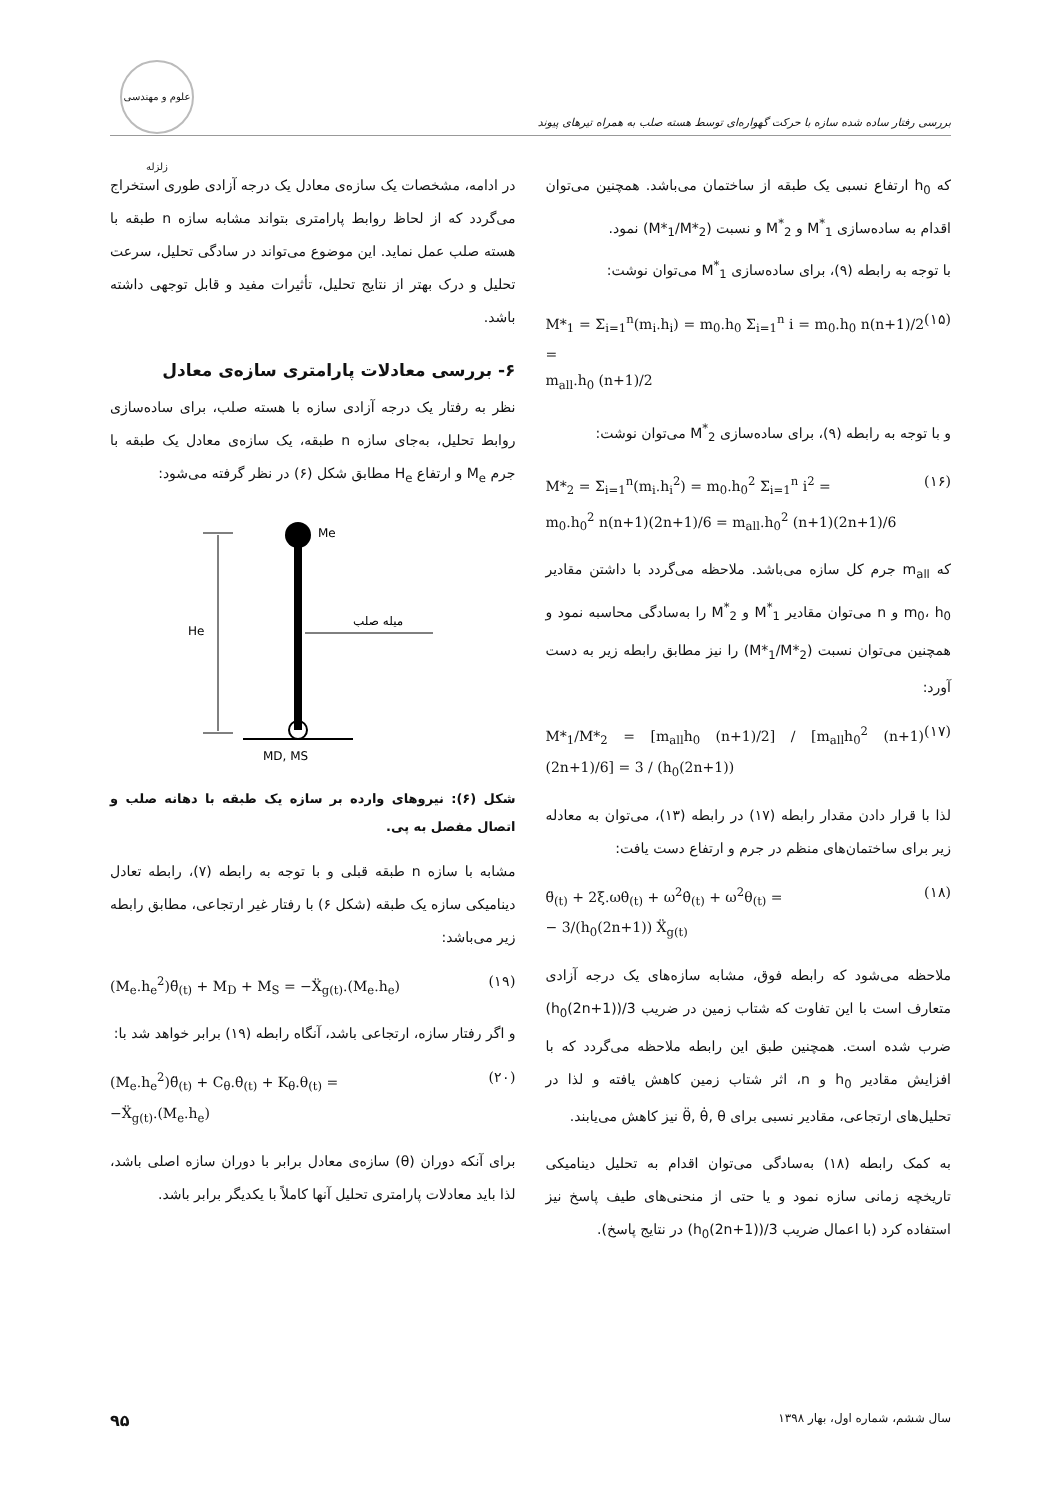بررسی رفتار ساده شده سازه با حرکت گهواره‌ای توسط هسته صلب به همراه تیرهای پیوند
علوم و مهندسی زلزله
که h<sub>0</sub> ارتفاع نسبی یک طبقه از ساختمان می‌باشد. همچنین می‌توان اقدام به ساده‌سازی M<sup>*</sup><sub>1</sub> و M<sup>*</sup><sub>2</sub> و نسبت (M*<sub>1</sub>/M*<sub>2</sub>) نمود.
با توجه به رابطه (۹)، برای ساده‌سازی M<sup>*</sup><sub>1</sub> می‌توان نوشت:
M*<sub>1</sub> = Σ<sub>i=1</sub><sup>n</sup>(m<sub>i</sub>.h<sub>i</sub>) = m<sub>0</sub>.h<sub>0</sub> Σ<sub>i=1</sub><sup>n</sup> i = m<sub>0</sub>.h<sub>0</sub> n(n+1)/2 =
m<sub>all</sub>.h<sub>0</sub> (n+1)/2 (۱۵)
و با توجه به رابطه (۹)، برای ساده‌سازی M<sup>*</sup><sub>2</sub> می‌توان نوشت:
M*<sub>2</sub> = Σ<sub>i=1</sub><sup>n</sup>(m<sub>i</sub>.h<sub>i</sub><sup>2</sup>) = m<sub>0</sub>.h<sub>0</sub><sup>2</sup> Σ<sub>i=1</sub><sup>n</sup> i<sup>2</sup> =
m<sub>0</sub>.h<sub>0</sub><sup>2</sup> n(n+1)(2n+1)/6 = m<sub>all</sub>.h<sub>0</sub><sup>2</sup> (n+1)(2n+1)/6 (۱۶)
که m<sub>all</sub> جرم کل سازه می‌باشد. ملاحظه می‌گردد با داشتن مقادیر m<sub>0</sub>، h<sub>0</sub> و n می‌توان مقادیر M<sup>*</sup><sub>1</sub> و M<sup>*</sup><sub>2</sub> را به‌سادگی محاسبه نمود و همچنین می‌توان نسبت (M*<sub>1</sub>/M*<sub>2</sub>) را نیز مطابق رابطه زیر به دست آورد:
M*<sub>1</sub>/M*<sub>2</sub> = [m<sub>all</sub>h<sub>0</sub> (n+1)/2] / [m<sub>all</sub>h<sub>0</sub><sup>2</sup> (n+1)(2n+1)/6] = 3 / (h<sub>0</sub>(2n+1)) (۱۷)
لذا با قرار دادن مقدار رابطه (۱۷) در رابطه (۱۳)، می‌توان به معادله زیر برای ساختمان‌های منظم در جرم و ارتفاع دست یافت:
θ̈<sub>(t)</sub> + 2ξ.ωθ̇<sub>(t)</sub> + ω<sup>2</sup>θ̇<sub>(t)</sub> + ω<sup>2</sup>θ<sub>(t)</sub> =
− 3/(h<sub>0</sub>(2n+1)) Ẍ<sub>g(t)</sub> (۱۸)
ملاحظه می‌شود که رابطه فوق، مشابه سازه‌های یک درجه آزادی متعارف است با این تفاوت که شتاب زمین در ضریب 3/(h<sub>0</sub>(2n+1)) ضرب شده است. همچنین طبق این رابطه ملاحظه می‌گردد که با افزایش مقادیر h<sub>0</sub> و n، اثر شتاب زمین کاهش یافته و لذا در تحلیل‌های ارتجاعی، مقادیر نسبی برای θ̈, θ̇, θ نیز کاهش می‌یابند.
به کمک رابطه (۱۸) به‌سادگی می‌توان اقدام به تحلیل دینامیکی تاریخچه زمانی سازه نمود و یا حتی از منحنی‌های طیف پاسخ نیز استفاده کرد (با اعمال ضریب 3/(h<sub>0</sub>(2n+1)) در نتایج پاسخ).
در ادامه، مشخصات یک سازه‌ی معادل یک درجه آزادی طوری استخراج می‌گردد که از لحاظ روابط پارامتری بتواند مشابه سازه n طبقه با هسته صلب عمل نماید. این موضوع می‌تواند در سادگی تحلیل، سرعت تحلیل و درک بهتر از نتایج تحلیل، تأثیرات مفید و قابل توجهی داشته باشد.
۶- بررسی معادلات پارامتری سازه‌ی معادل
نظر به رفتار یک درجه آزادی سازه با هسته صلب، برای ساده‌سازی روابط تحلیل، به‌جای سازه n طبقه، یک سازه‌ی معادل یک طبقه با جرم M<sub>e</sub> و ارتفاع H<sub>e</sub> مطابق شکل (۶) در نظر گرفته می‌شود:
He
Me
میله صلب
MD, MS
شکل (۶): نیروهای وارده بر سازه یک طبقه با دهانه صلب و اتصال مفصل به پی.
مشابه با سازه n طبقه قبلی و با توجه به رابطه (۷)، رابطه تعادل دینامیکی سازه یک طبقه (شکل ۶) با رفتار غیر ارتجاعی، مطابق رابطه زیر می‌باشد:
(M<sub>e</sub>.h<sub>e</sub><sup>2</sup>)θ̈<sub>(t)</sub> + M<sub>D</sub> + M<sub>S</sub> = −Ẍ<sub>g(t)</sub>.(M<sub>e</sub>.h<sub>e</sub>) (۱۹)
و اگر رفتار سازه، ارتجاعی باشد، آنگاه رابطه (۱۹) برابر خواهد شد با:
(M<sub>e</sub>.h<sub>e</sub><sup>2</sup>)θ̈<sub>(t)</sub> + C<sub>θ</sub>.θ̇<sub>(t)</sub> + K<sub>θ</sub>.θ<sub>(t)</sub> =
−Ẍ<sub>g(t)</sub>.(M<sub>e</sub>.h<sub>e</sub>) (۲۰)
برای آنکه دوران (θ) سازه‌ی معادل برابر با دوران سازه اصلی باشد، لذا باید معادلات پارامتری تحلیل آنها کاملاً با یکدیگر برابر باشد.
سال ششم، شماره اول، بهار ۱۳۹۸ ۹۵